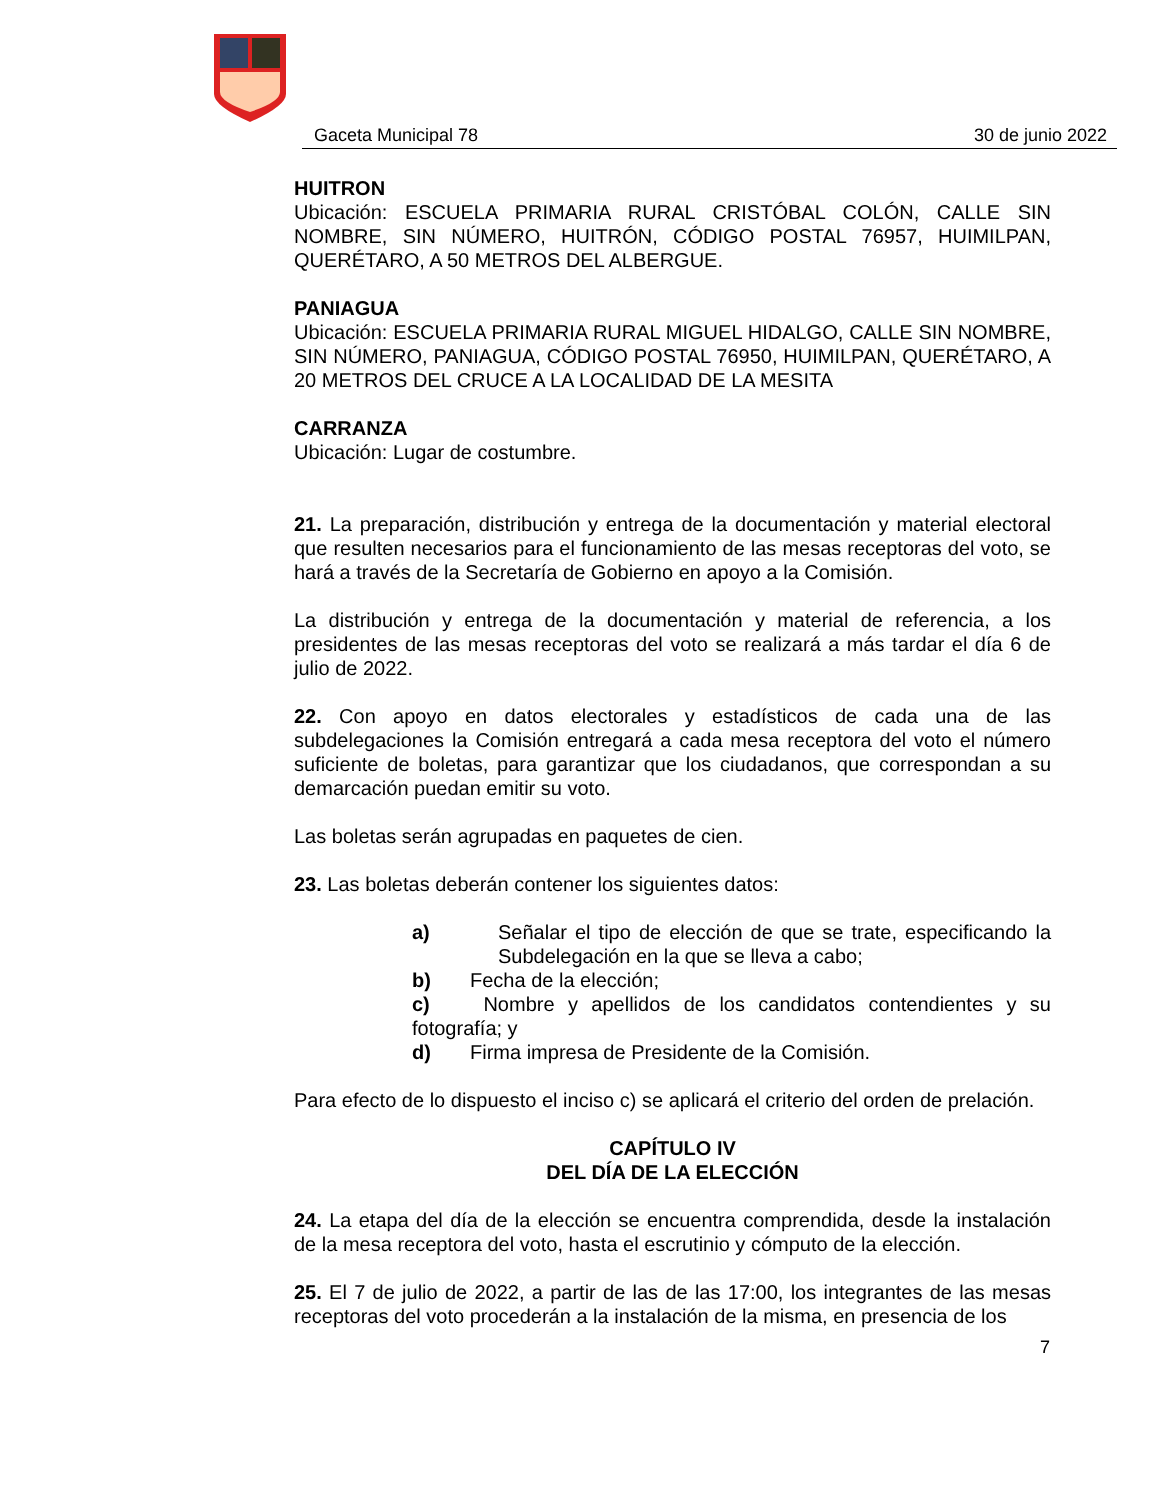Gaceta Municipal 78 30 de junio 2022
HUITRON
Ubicación: ESCUELA PRIMARIA RURAL CRISTÓBAL COLÓN, CALLE SIN NOMBRE, SIN NÚMERO, HUITRÓN, CÓDIGO POSTAL 76957, HUIMILPAN, QUERÉTARO, A 50 METROS DEL ALBERGUE.
PANIAGUA
Ubicación: ESCUELA PRIMARIA RURAL MIGUEL HIDALGO, CALLE SIN NOMBRE, SIN NÚMERO, PANIAGUA, CÓDIGO POSTAL 76950, HUIMILPAN, QUERÉTARO, A 20 METROS DEL CRUCE A LA LOCALIDAD DE LA MESITA
CARRANZA
Ubicación: Lugar de costumbre.
21. La preparación, distribución y entrega de la documentación y material electoral que resulten necesarios para el funcionamiento de las mesas receptoras del voto, se hará a través de la Secretaría de Gobierno en apoyo a la Comisión.
La distribución y entrega de la documentación y material de referencia, a los presidentes de las mesas receptoras del voto se realizará a más tardar el día 6 de julio de 2022.
22. Con apoyo en datos electorales y estadísticos de cada una de las subdelegaciones la Comisión entregará a cada mesa receptora del voto el número suficiente de boletas, para garantizar que los ciudadanos, que correspondan a su demarcación puedan emitir su voto.
Las boletas serán agrupadas en paquetes de cien.
23. Las boletas deberán contener los siguientes datos:
a) Señalar el tipo de elección de que se trate, especificando la Subdelegación en la que se lleva a cabo;
b) Fecha de la elección;
c) Nombre y apellidos de los candidatos contendientes y su fotografía; y
d) Firma impresa de Presidente de la Comisión.
Para efecto de lo dispuesto el inciso c) se aplicará el criterio del orden de prelación.
CAPÍTULO IV
DEL DÍA DE LA ELECCIÓN
24. La etapa del día de la elección se encuentra comprendida, desde la instalación de la mesa receptora del voto, hasta el escrutinio y cómputo de la elección.
25. El 7 de julio de 2022, a partir de las de las 17:00, los integrantes de las mesas receptoras del voto procederán a la instalación de la misma, en presencia de los
7